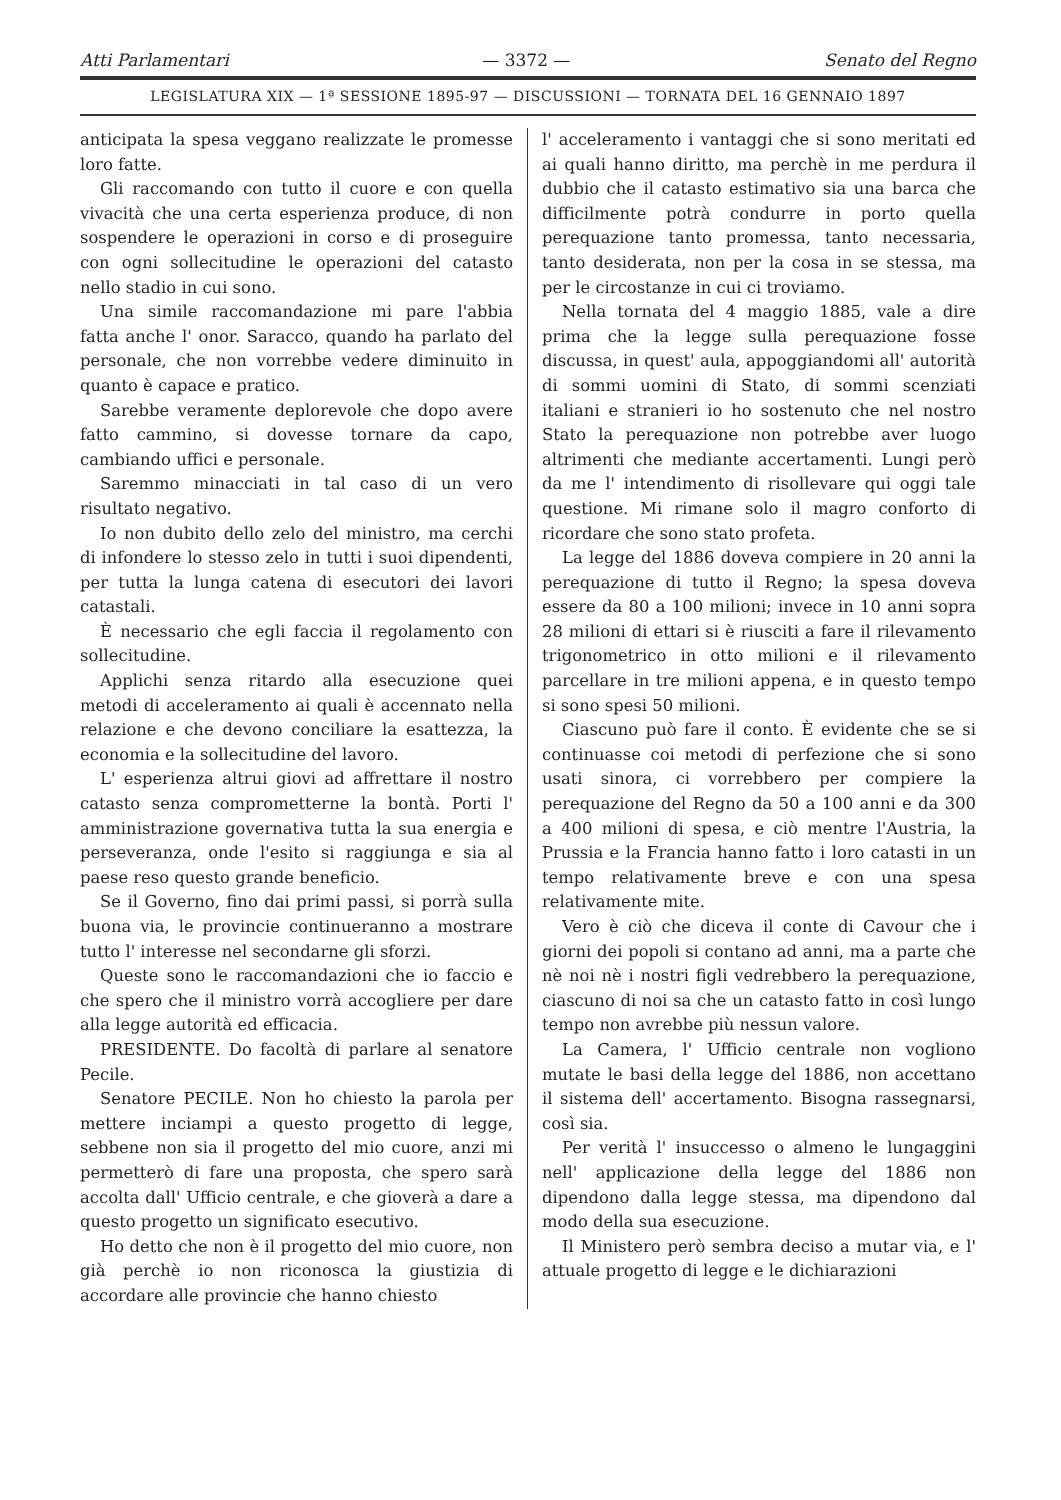Atti Parlamentari — 3372 — Senato del Regno
LEGISLATURA XIX — 1ª SESSIONE 1895-97 — DISCUSSIONI — TORNATA DEL 16 GENNAIO 1897
anticipata la spesa veggano realizzate le promesse loro fatte.
Gli raccomando con tutto il cuore e con quella vivacità che una certa esperienza produce, di non sospendere le operazioni in corso e di proseguire con ogni sollecitudine le operazioni del catasto nello stadio in cui sono.
Una simile raccomandazione mi pare l'abbia fatta anche l' onor. Saracco, quando ha parlato del personale, che non vorrebbe vedere diminuito in quanto è capace e pratico.
Sarebbe veramente deplorevole che dopo avere fatto cammino, si dovesse tornare da capo, cambiando uffici e personale.
Saremmo minacciati in tal caso di un vero risultato negativo.
Io non dubito dello zelo del ministro, ma cerchi di infondere lo stesso zelo in tutti i suoi dipendenti, per tutta la lunga catena di esecutori dei lavori catastali.
È necessario che egli faccia il regolamento con sollecitudine.
Applichi senza ritardo alla esecuzione quei metodi di acceleramento ai quali è accennato nella relazione e che devono conciliare la esattezza, la economia e la sollecitudine del lavoro.
L' esperienza altrui giovi ad affrettare il nostro catasto senza comprometterne la bontà. Porti l' amministrazione governativa tutta la sua energia e perseveranza, onde l'esito si raggiunga e sia al paese reso questo grande beneficio.
Se il Governo, fino dai primi passi, si porrà sulla buona via, le provincie continueranno a mostrare tutto l' interesse nel secondarne gli sforzi.
Queste sono le raccomandazioni che io faccio e che spero che il ministro vorrà accogliere per dare alla legge autorità ed efficacia.
PRESIDENTE. Do facoltà di parlare al senatore Pecile.
Senatore PECILE. Non ho chiesto la parola per mettere inciampi a questo progetto di legge, sebbene non sia il progetto del mio cuore, anzi mi permetterò di fare una proposta, che spero sarà accolta dall' Ufficio centrale, e che gioverà a dare a questo progetto un significato esecutivo.
Ho detto che non è il progetto del mio cuore, non già perchè io non riconosca la giustizia di accordare alle provincie che hanno chiesto
l' acceleramento i vantaggi che si sono meritati ed ai quali hanno diritto, ma perchè in me perdura il dubbio che il catasto estimativo sia una barca che difficilmente potrà condurre in porto quella perequazione tanto promessa, tanto necessaria, tanto desiderata, non per la cosa in se stessa, ma per le circostanze in cui ci troviamo.
Nella tornata del 4 maggio 1885, vale a dire prima che la legge sulla perequazione fosse discussa, in quest' aula, appoggiandomi all' autorità di sommi uomini di Stato, di sommi scenziati italiani e stranieri io ho sostenuto che nel nostro Stato la perequazione non potrebbe aver luogo altrimenti che mediante accertamenti. Lungi però da me l' intendimento di risollevare qui oggi tale questione. Mi rimane solo il magro conforto di ricordare che sono stato profeta.
La legge del 1886 doveva compiere in 20 anni la perequazione di tutto il Regno; la spesa doveva essere da 80 a 100 milioni; invece in 10 anni sopra 28 milioni di ettari si è riusciti a fare il rilevamento trigonometrico in otto milioni e il rilevamento parcellare in tre milioni appena, e in questo tempo si sono spesi 50 milioni.
Ciascuno può fare il conto. È evidente che se si continuasse coi metodi di perfezione che si sono usati sinora, ci vorrebbero per compiere la perequazione del Regno da 50 a 100 anni e da 300 a 400 milioni di spesa, e ciò mentre l'Austria, la Prussia e la Francia hanno fatto i loro catasti in un tempo relativamente breve e con una spesa relativamente mite.
Vero è ciò che diceva il conte di Cavour che i giorni dei popoli si contano ad anni, ma a parte che nè noi nè i nostri figli vedrebbero la perequazione, ciascuno di noi sa che un catasto fatto in così lungo tempo non avrebbe più nessun valore.
La Camera, l' Ufficio centrale non vogliono mutate le basi della legge del 1886, non accettano il sistema dell' accertamento. Bisogna rassegnarsi, così sia.
Per verità l' insuccesso o almeno le lungaggini nell' applicazione della legge del 1886 non dipendono dalla legge stessa, ma dipendono dal modo della sua esecuzione.
Il Ministero però sembra deciso a mutar via, e l' attuale progetto di legge e le dichiarazioni